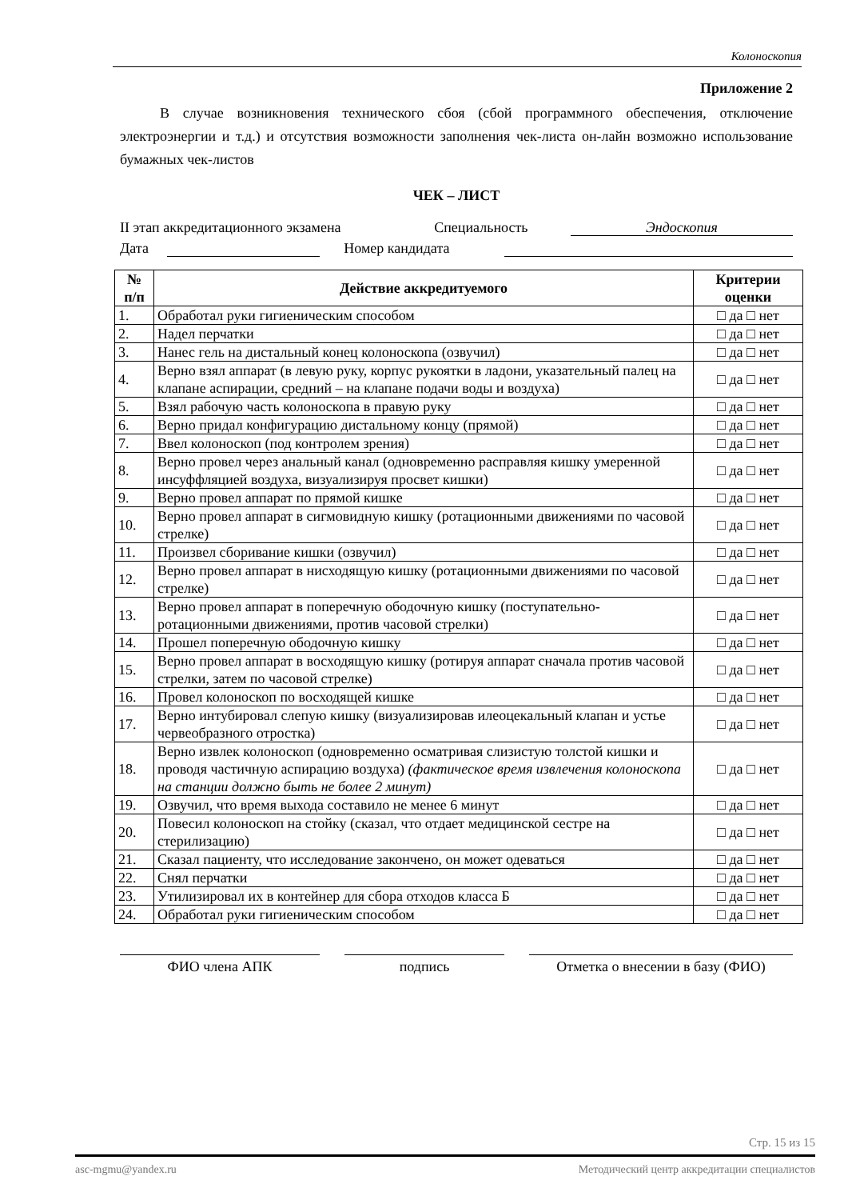Колоноскопия
Приложение 2
В случае возникновения технического сбоя (сбой программного обеспечения, отключение электроэнергии и т.д.) и отсутствия возможности заполнения чек-листа он-лайн возможно использование бумажных чек-листов
ЧЕК – ЛИСТ
II этап аккредитационного экзамена Специальность Эндоскопия
Дата Номер кандидата
| № п/п | Действие аккредитуемого | Критерии оценки |
| --- | --- | --- |
| 1. | Обработал руки гигиеническим способом | □ да □ нет |
| 2. | Надел перчатки | □ да □ нет |
| 3. | Нанес гель на дистальный конец колоноскопа (озвучил) | □ да □ нет |
| 4. | Верно взял аппарат (в левую руку, корпус рукоятки в ладони, указательный палец на клапане аспирации, средний – на клапане подачи воды и воздуха) | □ да □ нет |
| 5. | Взял рабочую часть колоноскопа в правую руку | □ да □ нет |
| 6. | Верно придал конфигурацию дистальному концу (прямой) | □ да □ нет |
| 7. | Ввел колоноскоп (под контролем зрения) | □ да □ нет |
| 8. | Верно провел через анальный канал (одновременно расправляя кишку умеренной инсуффляцией воздуха, визуализируя просвет кишки) | □ да □ нет |
| 9. | Верно провел аппарат по прямой кишке | □ да □ нет |
| 10. | Верно провел аппарат в сигмовидную кишку (ротационными движениями по часовой стрелке) | □ да □ нет |
| 11. | Произвел сборивание кишки (озвучил) | □ да □ нет |
| 12. | Верно провел аппарат в нисходящую кишку (ротационными движениями по часовой стрелке) | □ да □ нет |
| 13. | Верно провел аппарат в поперечную ободочную кишку (поступательно-ротационными движениями, против часовой стрелки) | □ да □ нет |
| 14. | Прошел поперечную ободочную кишку | □ да □ нет |
| 15. | Верно провел аппарат в восходящую кишку (ротируя аппарат сначала против часовой стрелки, затем по часовой стрелке) | □ да □ нет |
| 16. | Провел колоноскоп по восходящей кишке | □ да □ нет |
| 17. | Верно интубировал слепую кишку (визуализировав илеоцекальный клапан и устье червеобразного отростка) | □ да □ нет |
| 18. | Верно извлек колоноскоп (одновременно осматривая слизистую толстой кишки и проводя частичную аспирацию воздуха) (фактическое время извлечения колоноскопа на станции должно быть не более 2 минут) | □ да □ нет |
| 19. | Озвучил, что время выхода составило не менее 6 минут | □ да □ нет |
| 20. | Повесил колоноскоп на стойку (сказал, что отдает медицинской сестре на стерилизацию) | □ да □ нет |
| 21. | Сказал пациенту, что исследование закончено, он может одеваться | □ да □ нет |
| 22. | Снял перчатки | □ да □ нет |
| 23. | Утилизировал их в контейнер для сбора отходов класса Б | □ да □ нет |
| 24. | Обработал руки гигиеническим способом | □ да □ нет |
ФИО члена АПК подпись Отметка о внесении в базу (ФИО)
Стр. 15 из 15
asc-mgmu@yandex.ru Методический центр аккредитации специалистов